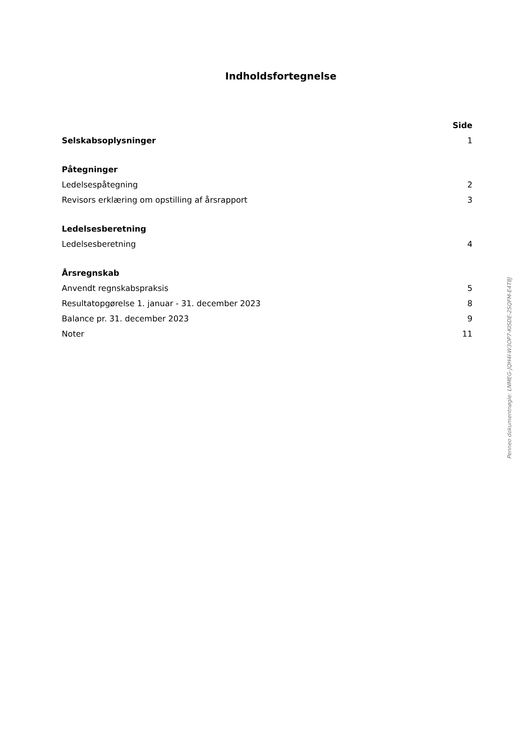Indholdsfortegnelse
| | Side |
| --- | --- |
| Selskabsoplysninger | 1 |
| Påtegninger | |
| Ledelsespåtegning | 2 |
| Revisors erklæring om opstilling af årsrapport | 3 |
| Ledelsesberetning | |
| Ledelsesberetning | 4 |
| Årsregnskab | |
| Anvendt regnskabspraksis | 5 |
| Resultatopgørelse 1. januar - 31. december 2023 | 8 |
| Balance pr. 31. december 2023 | 9 |
| Noter | 11 |
Penneo dokumentnøgle: LNMEG-JQH4I-W3OP7-KISDE-2SQFM-E4T8J